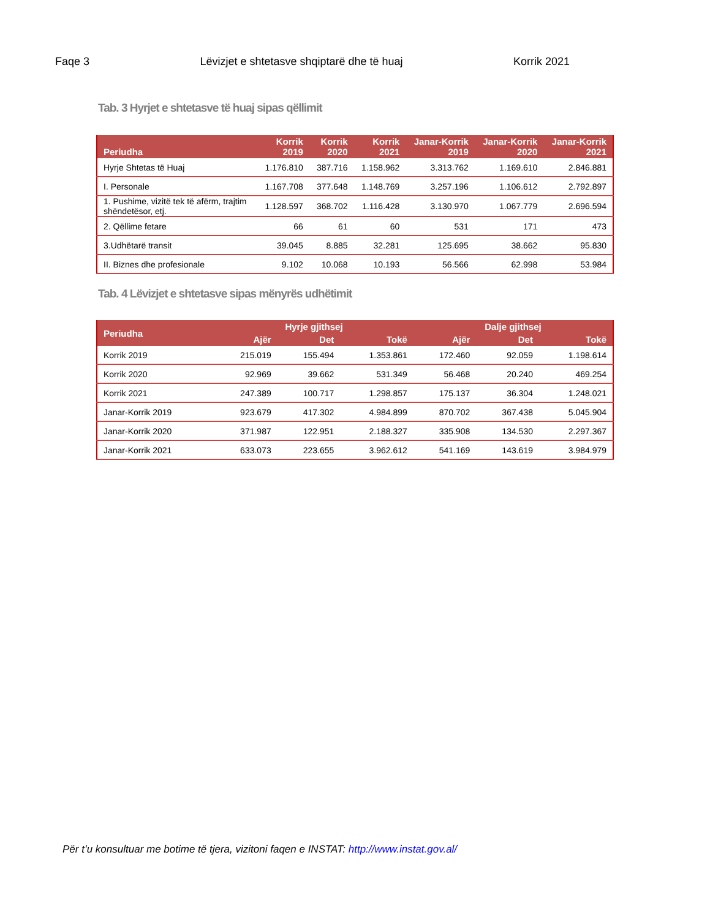Faqe 3 Lëvizjet e shtetasve shqiptarë dhe të huaj Korrik 2021
Tab. 3 Hyrjet e shtetasve të huaj sipas qëllimit
| Periudha | Korrik 2019 | Korrik 2020 | Korrik 2021 | Janar-Korrik 2019 | Janar-Korrik 2020 | Janar-Korrik 2021 |
| --- | --- | --- | --- | --- | --- | --- |
| Hyrje Shtetas të Huaj | 1.176.810 | 387.716 | 1.158.962 | 3.313.762 | 1.169.610 | 2.846.881 |
| I. Personale | 1.167.708 | 377.648 | 1.148.769 | 3.257.196 | 1.106.612 | 2.792.897 |
| 1. Pushime, vizitë tek të afërm, trajtim shëndetësor, etj. | 1.128.597 | 368.702 | 1.116.428 | 3.130.970 | 1.067.779 | 2.696.594 |
| 2. Qëllime fetare | 66 | 61 | 60 | 531 | 171 | 473 |
| 3.Udhëtarë transit | 39.045 | 8.885 | 32.281 | 125.695 | 38.662 | 95.830 |
| II. Biznes dhe profesionale | 9.102 | 10.068 | 10.193 | 56.566 | 62.998 | 53.984 |
Tab. 4 Lëvizjet e shtetasve sipas mënyrës udhëtimit
| Periudha | Hyrje gjithsej | | | Dalje gjithsej | | |
| --- | --- | --- | --- | --- | --- | --- |
| | Ajër | Det | Tokë | Ajër | Det | Tokë |
| Korrik 2019 | 215.019 | 155.494 | 1.353.861 | 172.460 | 92.059 | 1.198.614 |
| Korrik 2020 | 92.969 | 39.662 | 531.349 | 56.468 | 20.240 | 469.254 |
| Korrik 2021 | 247.389 | 100.717 | 1.298.857 | 175.137 | 36.304 | 1.248.021 |
| Janar-Korrik 2019 | 923.679 | 417.302 | 4.984.899 | 870.702 | 367.438 | 5.045.904 |
| Janar-Korrik 2020 | 371.987 | 122.951 | 2.188.327 | 335.908 | 134.530 | 2.297.367 |
| Janar-Korrik 2021 | 633.073 | 223.655 | 3.962.612 | 541.169 | 143.619 | 3.984.979 |
Për t’u konsultuar me botime të tjera, vizitoni faqen e INSTAT: http://www.instat.gov.al/